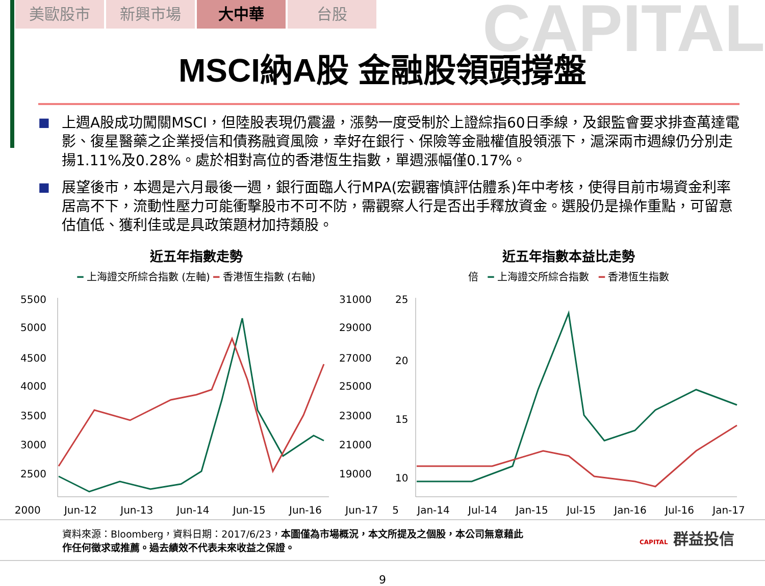CAPITAL
美歐股市 新興市場 大中華 台股
MSCI納A股 金融股領頭撐盤
■ 上週A股成功闖關MSCI，但陸股表現仍震盪，漲勢一度受制於上證綜指60日季線，及銀監會要求排查萬達電影、復星醫藥之企業授信和債務融資風險，幸好在銀行、保險等金融權值股領漲下，滬深兩市週線仍分別走揚1.11%及0.28%。處於相對高位的香港恆生指數，單週漲幅僅0.17%。
■ 展望後市，本週是六月最後一週，銀行面臨人行MPA(宏觀審慎評估體系)年中考核，使得目前市場資金利率居高不下，流動性壓力可能衝擊股市不可不防，需觀察人行是否出手釋放資金。選股仍是操作重點，可留意估值低、獲利佳或是具政策題材加持類股。
近五年指數走勢
━ 上海證交所綜合指數 (左軸) ━ 香港恆生指數 (右軸)
5500
5000
4500
4000
3500
3000
2500
31000
29000
27000
25000
23000
21000
19000
2000 Jun-12 Jun-13 Jun-14 Jun-15 Jun-16 Jun-17
近五年指數本益比走勢
倍 ━ 上海證交所綜合指數 ━ 香港恆生指數
25
20
15
10
5 Jan-14 Jul-14 Jan-15 Jul-15 Jan-16 Jul-16 Jan-17
資料來源：Bloomberg，資料日期：2017/6/23，本圖僅為市場概況，本文所提及之個股，本公司無意藉此
作任何徵求或推薦。過去績效不代表未來收益之保證。
CAPITAL 群益投信
9